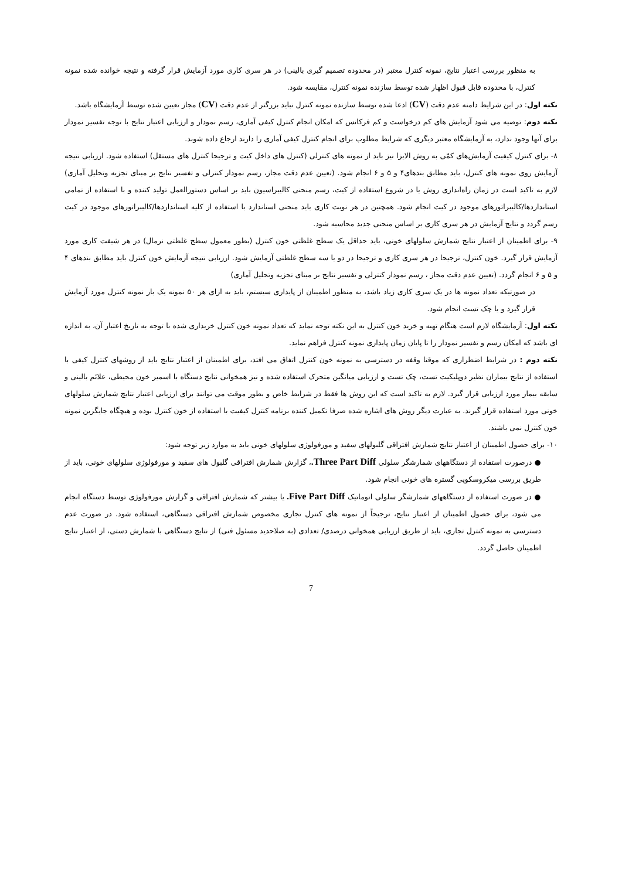به منظور بررسی اعتبار نتایج، نمونه کنترل معتبر (در محدوده تصمیم گیری بالینی) در هر سری کاری مورد آزمایش قرار گرفته و نتیجه خوانده شده نمونه کنترل، با محدوده قابل قبول اظهار شده توسط سازنده نمونه کنترل، مقایسه شود.
نکته اول: در این شرایط دامنه عدم دقت (CV) ادعا شده توسط سازنده نمونه کنترل نباید بزرگتر از عدم دقت (CV) مجاز تعیین شده توسط آزمایشگاه باشد.
نکته دوم: توصیه می شود آزمایش های کم درخواست و کم فرکانس که امکان انجام کنترل کیفی آماری، رسم نمودار و ارزیابی اعتبار نتایج با توجه تفسیر نمودار برای آنها وجود ندارد، به آزمایشگاه معتبر دیگری که شرایط مطلوب برای انجام کنترل کیفی آماری را دارند ارجاع داده شوند.
۸- برای کنترل کیفیت آزمایش‌های کمّی به روش الایزا نیز باید از نمونه های کنترلی (کنترل های داخل کیت و ترجیحا کنترل های مستقل) استفاده شود. ارزیابی نتیجه آزمایش روی نمونه های کنترل، باید مطابق بندهای۴ و ۵ و ۶ انجام شود. (تعیین عدم دقت مجاز، رسم نمودار کنترلی و تفسیر نتایج بر مبنای تجزیه وتحلیل آماری) لازم به تاکید است در زمان راه‌اندازی روش یا در شروع استفاده از کیت، رسم منحنی کالیبراسیون باید بر اساس دستورالعمل تولید کننده و با استفاده از تمامی استانداردها/کالیبراتورهای موجود در کیت انجام شود. همچنین در هر نوبت کاری باید منحنی استاندارد با استفاده از کلیه استانداردها/کالیبراتورهای موجود در کیت رسم گردد و نتایج آزمایش در هر سری کاری بر اساس منحنی جدید محاسبه شود.
۹- برای اطمینان از اعتبار نتایج شمارش سلولهای خونی، باید حداقل یک سطح غلظتی خون کنترل (بطور معمول سطح غلظتی نرمال) در هر شیفت کاری مورد آزمایش قرار گیرد. خون کنترل، ترجیحا در هر سری کاری و ترجیحا در دو یا سه سطح غلظتی آزمایش شود. ارزیابی نتیجه آزمایش خون کنترل باید مطابق بندهای ۴ و ۵ و ۶ انجام گردد. (تعیین عدم دقت مجاز ، رسم نمودار کنترلی و تفسیر نتایج بر مبنای تجزیه وتحلیل آماری)
در صورتیکه تعداد نمونه ها در یک سری کاری زیاد باشد، به منظور اطمینان از پایداری سیستم، باید به ازای هر ۵۰ نمونه یک بار نمونه کنترل مورد آزمایش قرار گیرد و یا چک تست انجام شود.
نکته اول: آزمایشگاه لازم است هنگام تهیه و خرید خون کنترل به این نکته توجه نماید که تعداد نمونه خون کنترل خریداری شده با توجه به تاریخ اعتبار آن، به اندازه ای باشد که امکان رسم و تفسیر نمودار را تا پایان زمان پایداری نمونه کنترل فراهم نماید.
نکته دوم : در شرایط اضطراری که موقتا وقفه در دسترسی به نمونه خون کنترل اتفاق می افتد، برای اطمینان از اعتبار نتایج باید از روشهای کنترل کیفی با استفاده از نتایج بیماران نظیر دوپلیکیت تست، چک تست و ارزیابی میانگین متحرک استفاده شده و نیز همخوانی نتایج دستگاه با اسمیر خون محیطی، علائم بالینی و سابقه بیمار مورد ارزیابی قرار گیرد. لازم به تاکید است که این روش ها فقط در شرایط خاص و بطور موقت می توانند برای ارزیابی اعتبار نتایج شمارش سلولهای خونی مورد استفاده قرار گیرند. به عبارت دیگر روش های اشاره شده صرفا تکمیل کننده برنامه کنترل کیفیت با استفاده از خون کنترل بوده و هیچگاه جایگزین نمونه خون کنترل نمی باشند.
۱۰- برای حصول اطمینان از اعتبار نتایج شمارش افتراقی گلبولهای سفید و مورفولوژی سلولهای خونی باید به موارد زیر توجه شود:
● درصورت استفاده از دستگاههای شمارشگر سلولی Three Part Diff.، گزارش شمارش افتراقی گلبول های سفید و مورفولوژی سلولهای خونی، باید از طریق بررسی میکروسکوپی گستره های خونی انجام شود.
● در صورت استفاده از دستگاههای شمارشگر سلولی اتوماتیک Five Part Diff. یا بیشتر که شمارش افتراقی و گزارش مورفولوژی توسط دستگاه انجام می شود، برای حصول اطمینان از اعتبار نتایج، ترجیحاً از نمونه های کنترل تجاری مخصوص شمارش افتراقی دستگاهی، استفاده شود. در صورت عدم دسترسی به نمونه کنترل تجاری، باید از طریق ارزیابی همخوانی درصدی/ تعدادی (به صلاحدید مسئول فنی) از نتایج دستگاهی با شمارش دستی، از اعتبار نتایج اطمینان حاصل گردد.
7